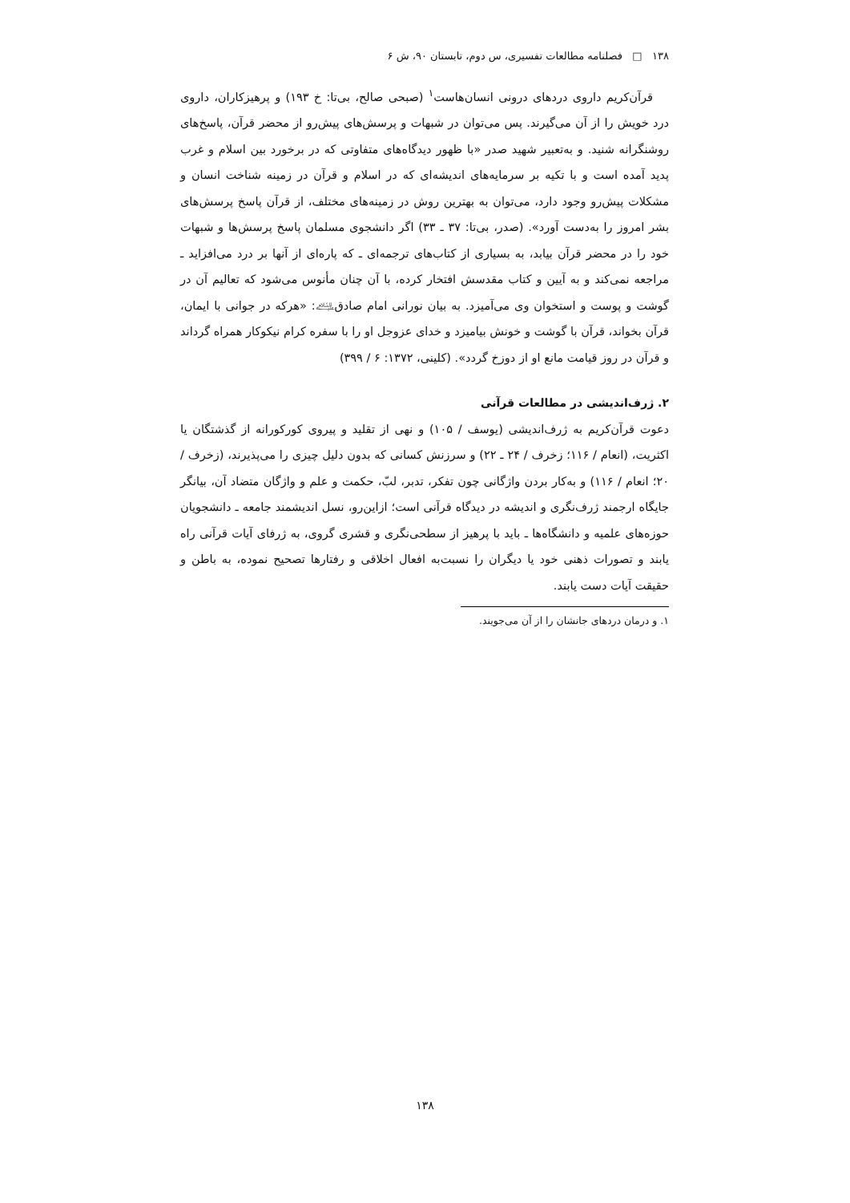١٣٨ □ فصلنامه مطالعات تفسیری، س دوم، تابستان ٩٠، ش ۶
قرآن‌کریم داروی دردهای درونی انسان‌هاست<sup>١</sup> (صبحی صالح، بی‌تا: خ ١٩٣) و پرهیزکاران، داروی درد خویش را از آن می‌گیرند. پس می‌توان در شبهات و پرسش‌های پیش‌رو از محضر قرآن، پاسخ‌های روشنگرانه شنید. و به‌تعبیر شهید صدر «با ظهور دیدگاه‌های متفاوتی که در برخورد بین اسلام و غرب پدید آمده است و با تکیه بر سرمایه‌های اندیشه‌ای که در اسلام و قرآن در زمینه شناخت انسان و مشکلات پیش‌رو وجود دارد، می‌توان به بهترین روش در زمینه‌های مختلف، از قرآن پاسخ پرسش‌های بشر امروز را به‌دست آورد». (صدر، بی‌تا: ٣٧ ـ ٣٣) اگر دانشجوی مسلمان پاسخ پرسش‌ها و شبهات خود را در محضر قرآن بیابد، به بسیاری از کتاب‌های ترجمه‌ای ـ که پاره‌ای از آنها بر درد می‌افزاید ـ مراجعه نمی‌کند و به آیین و کتاب مقدسش افتخار کرده، با آن چنان مأنوس می‌شود که تعالیم آن در گوشت و پوست و استخوان وی می‌آمیزد. به بیان نورانی امام صادق﵇: «هرکه در جوانی با ایمان، قرآن بخواند، قرآن با گوشت و خونش بیامیزد و خدای عزوجل او را با سفره کرام نیکوکار همراه گرداند و قرآن در روز قیامت مانع او از دوزخ گردد». (کلینی، ١٣٧٢: ۶ / ٣٩٩)
٢. ژرف‌اندیشی در مطالعات قرآنی
دعوت قرآن‌کریم به ژرف‌اندیشی (یوسف / ١٠۵) و نهی از تقلید و پیروی کورکورانه از گذشتگان یا اکثریت، (انعام / ١١۶؛ زخرف / ٢۴ ـ ٢٢) و سرزنش کسانی که بدون دلیل چیزی را می‌پذیرند، (زخرف / ٢٠؛ انعام / ١١۶) و به‌کار بردن واژگانی چون تفکر، تدبر، لبّ، حکمت و علم و واژگان متضاد آن، بیانگر جایگاه ارجمند ژرف‌نگری و اندیشه در دیدگاه قرآنی است؛ ازاین‌رو، نسل اندیشمند جامعه ـ دانشجویان حوزه‌های علمیه و دانشگاه‌ها ـ باید با پرهیز از سطحی‌نگری و قشری گروی، به ژرفای آیات قرآنی راه یابند و تصورات ذهنی خود یا دیگران را نسبت‌به افعال اخلاقی و رفتارها تصحیح نموده، به باطن و حقیقت آیات دست یابند.
١. و درمان دردهای جانشان را از آن می‌جویند.
١٣٨